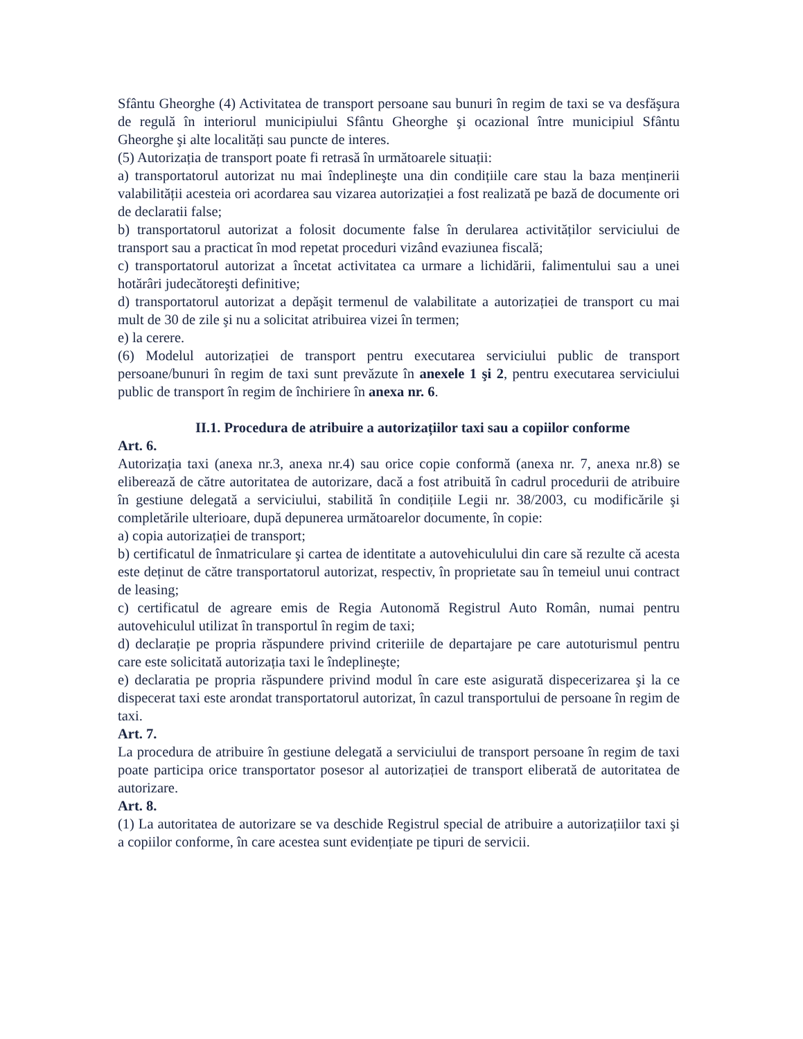Sfântu Gheorghe (4) Activitatea de transport persoane sau bunuri în regim de taxi se va desfăşura de regulă în interiorul municipiului Sfântu Gheorghe şi ocazional între municipiul Sfântu Gheorghe şi alte localități sau puncte de interes.
(5) Autorizația de transport poate fi retrasă în următoarele situații:
a) transportatorul autorizat nu mai îndeplineşte una din condițiile care stau la baza menținerii valabilității acesteia ori acordarea sau vizarea autorizației a fost realizată pe bază de documente ori de declaratii false;
b) transportatorul autorizat a folosit documente false în derularea activităților serviciului de transport sau a practicat în mod repetat proceduri vizând evaziunea fiscală;
c) transportatorul autorizat a încetat activitatea ca urmare a lichidării, falimentului sau a unei hotărâri judecătoreşti definitive;
d) transportatorul autorizat a depăşit termenul de valabilitate a autorizației de transport cu mai mult de 30 de zile şi nu a solicitat atribuirea vizei în termen;
e) la cerere.
(6) Modelul autorizației de transport pentru executarea serviciului public de transport persoane/bunuri în regim de taxi sunt prevăzute în anexele 1 şi 2, pentru executarea serviciului public de transport în regim de închiriere în anexa nr. 6.
II.1. Procedura de atribuire a autorizațiilor taxi sau a copiilor conforme
Art. 6.
Autorizația taxi (anexa nr.3, anexa nr.4) sau orice copie conformă (anexa nr. 7, anexa nr.8) se eliberează de către autoritatea de autorizare, dacă a fost atribuită în cadrul procedurii de atribuire în gestiune delegată a serviciului, stabilită în condițiile Legii nr. 38/2003, cu modificările şi completările ulterioare, după depunerea următoarelor documente, în copie:
a) copia autorizației de transport;
b) certificatul de înmatriculare şi cartea de identitate a autovehiculului din care să rezulte că acesta este deținut de către transportatorul autorizat, respectiv, în proprietate sau în temeiul unui contract de leasing;
c) certificatul de agreare emis de Regia Autonomă Registrul Auto Român, numai pentru autovehiculul utilizat în transportul în regim de taxi;
d) declarație pe propria răspundere privind criteriile de departajare pe care autoturismul pentru care este solicitată autorizația taxi le îndeplineşte;
e) declaratia pe propria răspundere privind modul în care este asigurată dispecerizarea şi la ce dispecerat taxi este arondat transportatorul autorizat, în cazul transportului de persoane în regim de taxi.
Art. 7.
La procedura de atribuire în gestiune delegată a serviciului de transport persoane în regim de taxi poate participa orice transportator posesor al autorizației de transport eliberată de autoritatea de autorizare.
Art. 8.
(1) La autoritatea de autorizare se va deschide Registrul special de atribuire a autorizațiilor taxi şi a copiilor conforme, în care acestea sunt evidențiate pe tipuri de servicii.